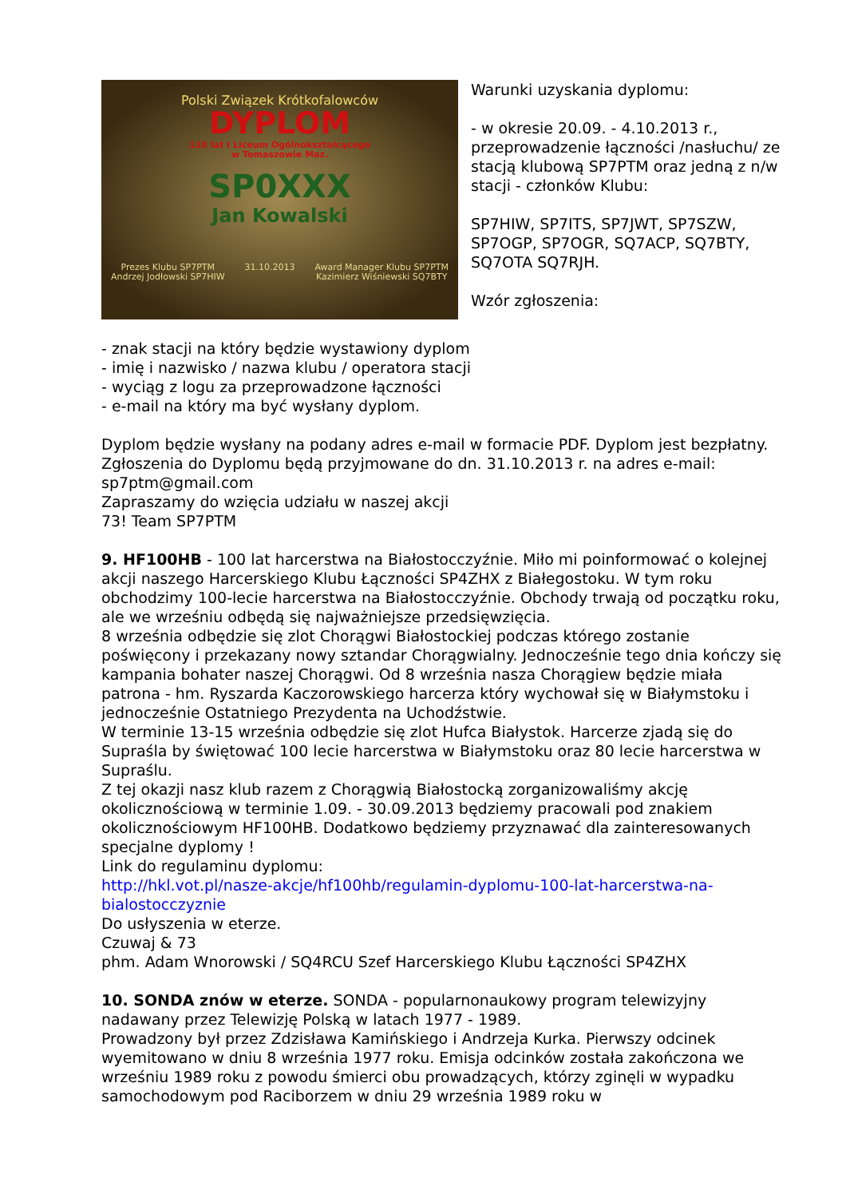Polski Związek Krótkofalowców
DYPLOM
110 lat I Liceum Ogólnokształcącego
w Tomaszowie Maz.
SP0XXX
Jan Kowalski
Prezes Klubu SP7PTM
Andrzej Jodłowski SP7HIW 31.10.2013 Award Manager Klubu SP7PTM
Kazimierz Wiśniewski SQ7BTY
Warunki uzyskania dyplomu:
- w okresie 20.09. - 4.10.2013 r., przeprowadzenie łączności /nasłuchu/ ze stacją klubową SP7PTM oraz jedną z n/w stacji - członków Klubu:
SP7HIW, SP7ITS, SP7JWT, SP7SZW, SP7OGP, SP7OGR, SQ7ACP, SQ7BTY, SQ7OTA SQ7RJH.
Wzór zgłoszenia:
- znak stacji na który będzie wystawiony dyplom
- imię i nazwisko / nazwa klubu / operatora stacji
- wyciąg z logu za przeprowadzone łączności
- e-mail na który ma być wysłany dyplom.
Dyplom będzie wysłany na podany adres e-mail w formacie PDF. Dyplom jest bezpłatny.
Zgłoszenia do Dyplomu będą przyjmowane do dn. 31.10.2013 r. na adres e-mail: sp7ptm@gmail.com
Zapraszamy do wzięcia udziału w naszej akcji
73! Team SP7PTM
9. HF100HB - 100 lat harcerstwa na Białostocczyźnie. Miło mi poinformować o kolejnej akcji naszego Harcerskiego Klubu Łączności SP4ZHX z Białegostoku. W tym roku obchodzimy 100-lecie harcerstwa na Białostocczyźnie. Obchody trwają od początku roku, ale we wrześniu odbędą się najważniejsze przedsięwzięcia.
8 września odbędzie się zlot Chorągwi Białostockiej podczas którego zostanie poświęcony i przekazany nowy sztandar Chorągwialny. Jednocześnie tego dnia kończy się kampania bohater naszej Chorągwi. Od 8 września nasza Chorągiew będzie miała patrona - hm. Ryszarda Kaczorowskiego harcerza który wychował się w Białymstoku i jednocześnie Ostatniego Prezydenta na Uchodźstwie.
W terminie 13-15 września odbędzie się zlot Hufca Białystok. Harcerze zjadą się do Supraśla by świętować 100 lecie harcerstwa w Białymstoku oraz 80 lecie harcerstwa w Supraślu.
Z tej okazji nasz klub razem z Chorągwią Białostocką zorganizowaliśmy akcję okolicznościową w terminie 1.09. - 30.09.2013 będziemy pracowali pod znakiem okolicznościowym HF100HB. Dodatkowo będziemy przyznawać dla zainteresowanych specjalne dyplomy !
Link do regulaminu dyplomu:
http://hkl.vot.pl/nasze-akcje/hf100hb/regulamin-dyplomu-100-lat-harcerstwa-na-bialostocczyznie
Do usłyszenia w eterze.
Czuwaj & 73
phm. Adam Wnorowski / SQ4RCU Szef Harcerskiego Klubu Łączności SP4ZHX
10. SONDA znów w eterze. SONDA - popularnonaukowy program telewizyjny nadawany przez Telewizję Polską w latach 1977 - 1989.
Prowadzony był przez Zdzisława Kamińskiego i Andrzeja Kurka. Pierwszy odcinek wyemitowano w dniu 8 września 1977 roku. Emisja odcinków została zakończona we wrześniu 1989 roku z powodu śmierci obu prowadzących, którzy zginęli w wypadku samochodowym pod Raciborzem w dniu 29 września 1989 roku w